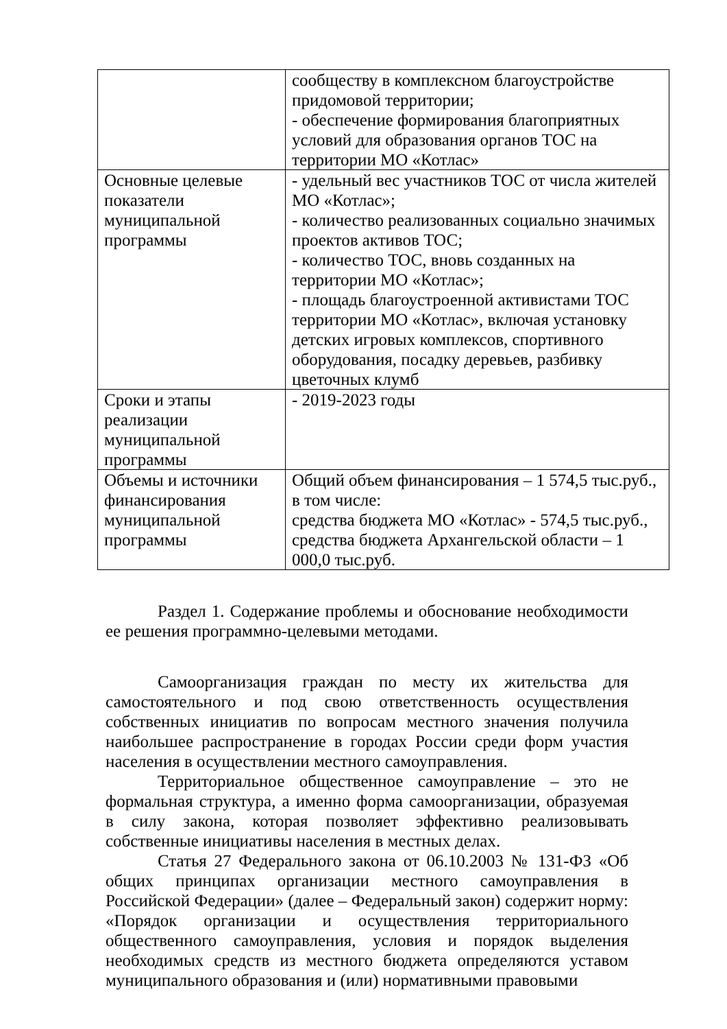| | сообществу в комплексном благоустройстве придомовой территории; - обеспечение формирования благоприятных условий для образования органов ТОС на территории МО «Котлас» |
| Основные целевые показатели муниципальной программы | - удельный вес участников ТОС от числа жителей МО «Котлас»; - количество реализованных социально значимых проектов активов ТОС; - количество ТОС, вновь созданных на территории МО «Котлас»; - площадь благоустроенной активистами ТОС территории МО «Котлас», включая установку детских игровых комплексов, спортивного оборудования, посадку деревьев, разбивку цветочных клумб |
| Сроки и этапы реализации муниципальной программы | - 2019-2023 годы |
| Объемы и источники финансирования муниципальной программы | Общий объем финансирования – 1 574,5 тыс.руб., в том числе: средства бюджета МО «Котлас» - 574,5 тыс.руб., средства бюджета Архангельской области – 1 000,0 тыс.руб. |
Раздел 1. Содержание проблемы и обоснование необходимости ее решения программно-целевыми методами.
Самоорганизация граждан по месту их жительства для самостоятельного и под свою ответственность осуществления собственных инициатив по вопросам местного значения получила наибольшее распространение в городах России среди форм участия населения в осуществлении местного самоуправления.
Территориальное общественное самоуправление – это не формальная структура, а именно форма самоорганизации, образуемая в силу закона, которая позволяет эффективно реализовывать собственные инициативы населения в местных делах.
Статья 27 Федерального закона от 06.10.2003 № 131-ФЗ «Об общих принципах организации местного самоуправления в Российской Федерации» (далее – Федеральный закон) содержит норму: «Порядок организации и осуществления территориального общественного самоуправления, условия и порядок выделения необходимых средств из местного бюджета определяются уставом муниципального образования и (или) нормативными правовыми